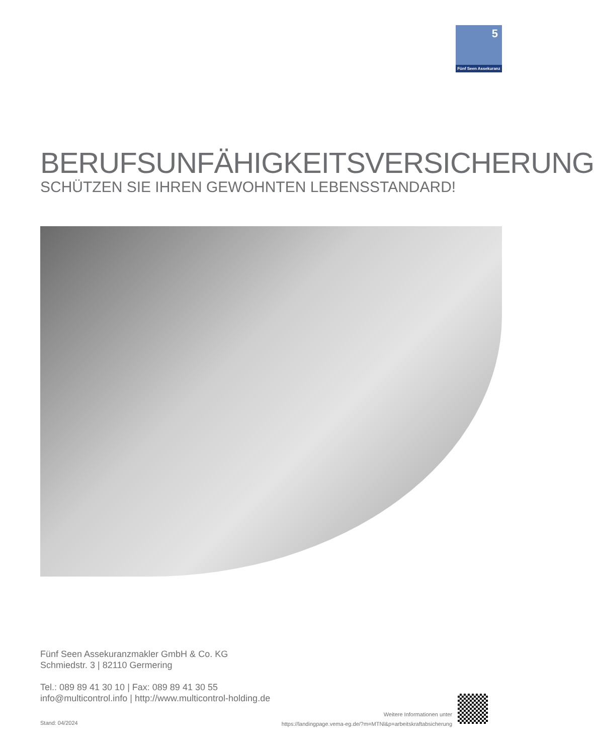5
Fünf Seen Assekuranz
BERUFSUNFÄHIGKEITSVERSICHERUNG
SCHÜTZEN SIE IHREN GEWOHNTEN LEBENSSTANDARD!
Fünf Seen Assekuranzmakler GmbH & Co. KG
Schmiedstr. 3 | 82110 Germering
Tel.: 089 89 41 30 10 | Fax: 089 89 41 30 55
info@multicontrol.info | http://www.multicontrol-holding.de
Stand: 04/2024
Weitere Informationen unter
https://landingpage.vema-eg.de/?m=MTNl&p=arbeitskraftabsicherung